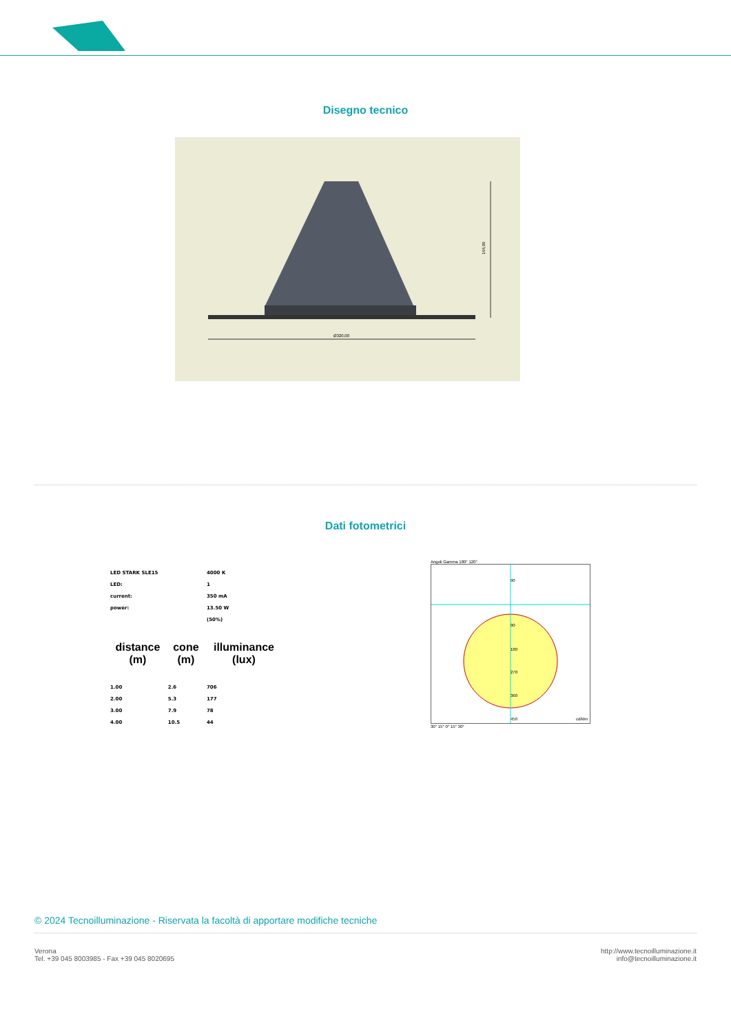Disegno tecnico
Ø320,00
166,00
Dati fotometrici
| LED STARK SLE15 | | 4000 K |
| LED: | | 1 |
| current: | | 350 mA |
| power: | | 13.50 W |
| | | (50%) |
| distance (m) | cone (m) | illuminance (lux) |
| 1.00 | 2.6 | 706 |
| 2.00 | 5.3 | 177 |
| 3.00 | 7.9 | 78 |
| 4.00 | 10.5 | 44 |
Angoli Gamma 180° 120°
90
90
180
270
360
450
cd/klm
30° 15° 0° 15° 30°
© 2024 Tecnoilluminazione - Riservata la facoltà di apportare modifiche tecniche
Verona
Tel. +39 045 8003985 - Fax +39 045 8020695
http://www.tecnoilluminazione.it
info@tecnoilluminazione.it